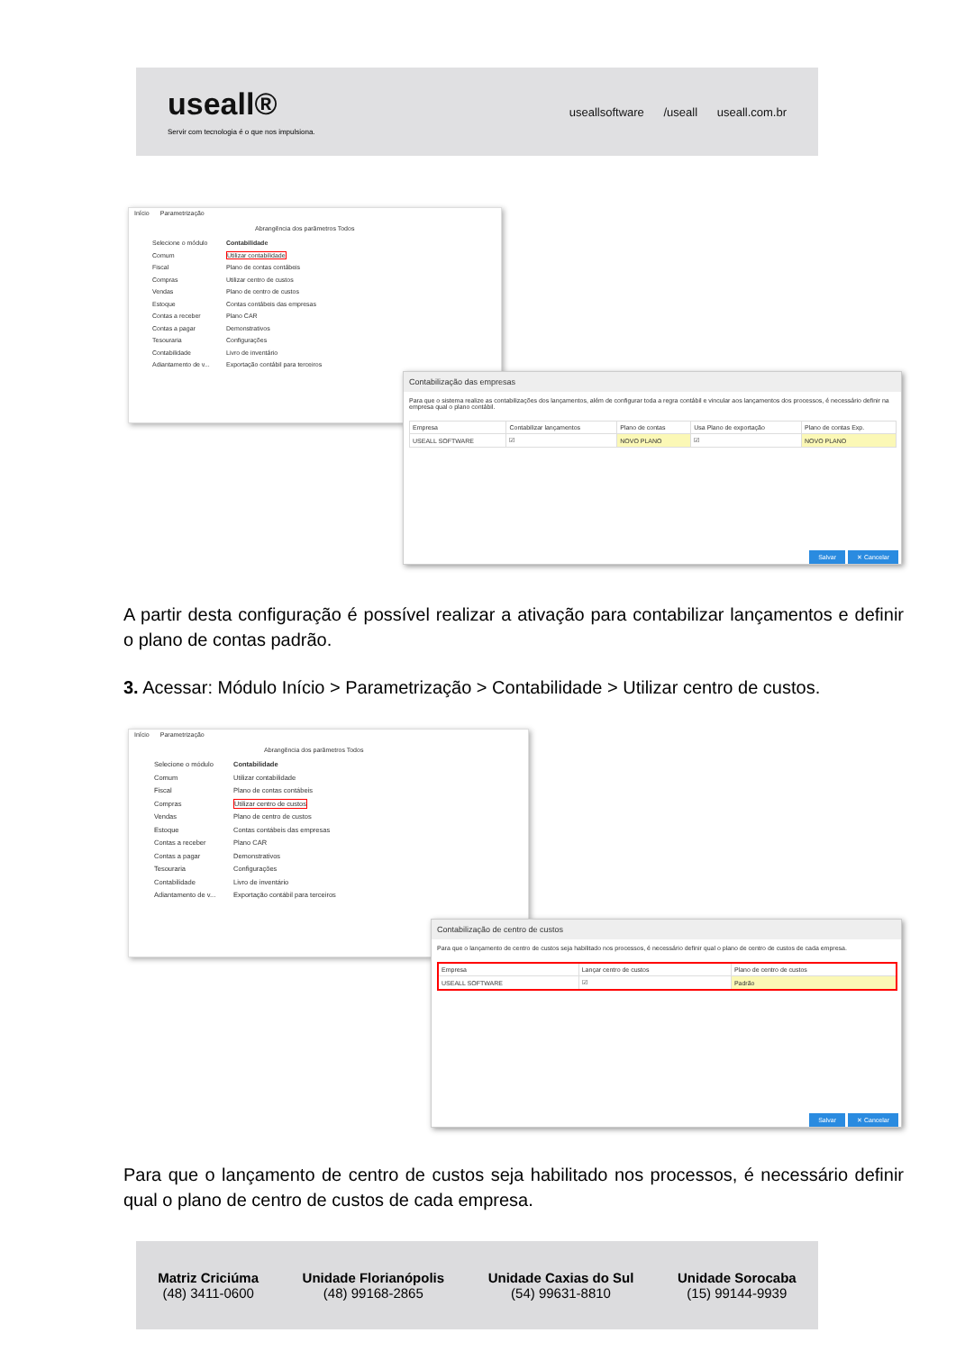useall®
Servir com tecnologia é o que nos impulsiona.
useallsoftware /useall useall.com.br
Início Parametrização
Abrangência dos parâmetros Todos
Selecione o módulo
Comum
Fiscal
Compras
Vendas
Estoque
Contas a receber
Contas a pagar
Tesouraria
Contabilidade
Adiantamento de v...
Contabilidade
Utilizar contabilidade
Plano de contas contábeis
Utilizar centro de custos
Plano de centro de custos
Contas contábeis das empresas
Plano CAR
Demonstrativos
Configurações
Livro de inventário
Exportação contábil para terceiros
Contabilização das empresas
Para que o sistema realize as contabilizações dos lançamentos, além de configurar toda a regra contábil e vincular aos lançamentos dos processos, é necessário definir na empresa qual o plano contábil.
| Empresa | Contabilizar lançamentos | Plano de contas | Usa Plano de exportação | Plano de contas Exp. |
| --- | --- | --- | --- | --- |
| USEALL SOFTWARE | ☑ | NOVO PLANO | ☑ | NOVO PLANO |
Salvar ✕ Cancelar
A partir desta configuração é possível realizar a ativação para contabilizar lançamentos e definir o plano de contas padrão.
3. Acessar: Módulo Início > Parametrização > Contabilidade > Utilizar centro de custos.
Início Parametrização
Abrangência dos parâmetros Todos
Selecione o módulo
Comum
Fiscal
Compras
Vendas
Estoque
Contas a receber
Contas a pagar
Tesouraria
Contabilidade
Adiantamento de v...
Contabilidade
Utilizar contabilidade
Plano de contas contábeis
Utilizar centro de custos
Plano de centro de custos
Contas contábeis das empresas
Plano CAR
Demonstrativos
Configurações
Livro de inventário
Exportação contábil para terceiros
Contabilização de centro de custos
Para que o lançamento de centro de custos seja habilitado nos processos, é necessário definir qual o plano de centro de custos de cada empresa.
| Empresa | Lançar centro de custos | Plano de centro de custos |
| --- | --- | --- |
| USEALL SOFTWARE | ☑ | Padrão |
Salvar ✕ Cancelar
Para que o lançamento de centro de custos seja habilitado nos processos, é necessário definir qual o plano de centro de custos de cada empresa.
Matriz Criciúma
(48) 3411-0600
Unidade Florianópolis
(48) 99168-2865
Unidade Caxias do Sul
(54) 99631-8810
Unidade Sorocaba
(15) 99144-9939